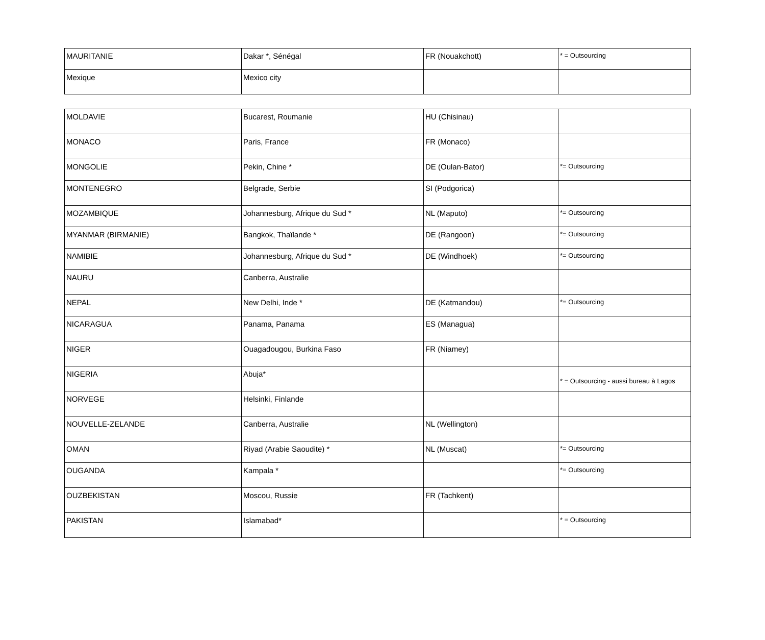| MAURITANIE | Dakar *, Sénégal | FR (Nouakchott) | * = Outsourcing |
| Mexique | Mexico city | | |
| MOLDAVIE | Bucarest, Roumanie | HU (Chisinau) | |
| MONACO | Paris, France | FR (Monaco) | |
| MONGOLIE | Pekin, Chine * | DE (Oulan-Bator) | *= Outsourcing |
| MONTENEGRO | Belgrade, Serbie | SI (Podgorica) | |
| MOZAMBIQUE | Johannesburg, Afrique du Sud * | NL (Maputo) | *= Outsourcing |
| MYANMAR (BIRMANIE) | Bangkok, Thaïlande * | DE (Rangoon) | *= Outsourcing |
| NAMIBIE | Johannesburg, Afrique du Sud * | DE (Windhoek) | *= Outsourcing |
| NAURU | Canberra, Australie | | |
| NEPAL | New Delhi, Inde * | DE (Katmandou) | *= Outsourcing |
| NICARAGUA | Panama, Panama | ES (Managua) | |
| NIGER | Ouagadougou, Burkina Faso | FR (Niamey) | |
| NIGERIA | Abuja* | | * = Outsourcing - aussi bureau à Lagos |
| NORVEGE | Helsinki, Finlande | | |
| NOUVELLE-ZELANDE | Canberra, Australie | NL (Wellington) | |
| OMAN | Riyad (Arabie Saoudite) * | NL (Muscat) | *= Outsourcing |
| OUGANDA | Kampala * | | *= Outsourcing |
| OUZBEKISTAN | Moscou, Russie | FR (Tachkent) | |
| PAKISTAN | Islamabad* | | * = Outsourcing |